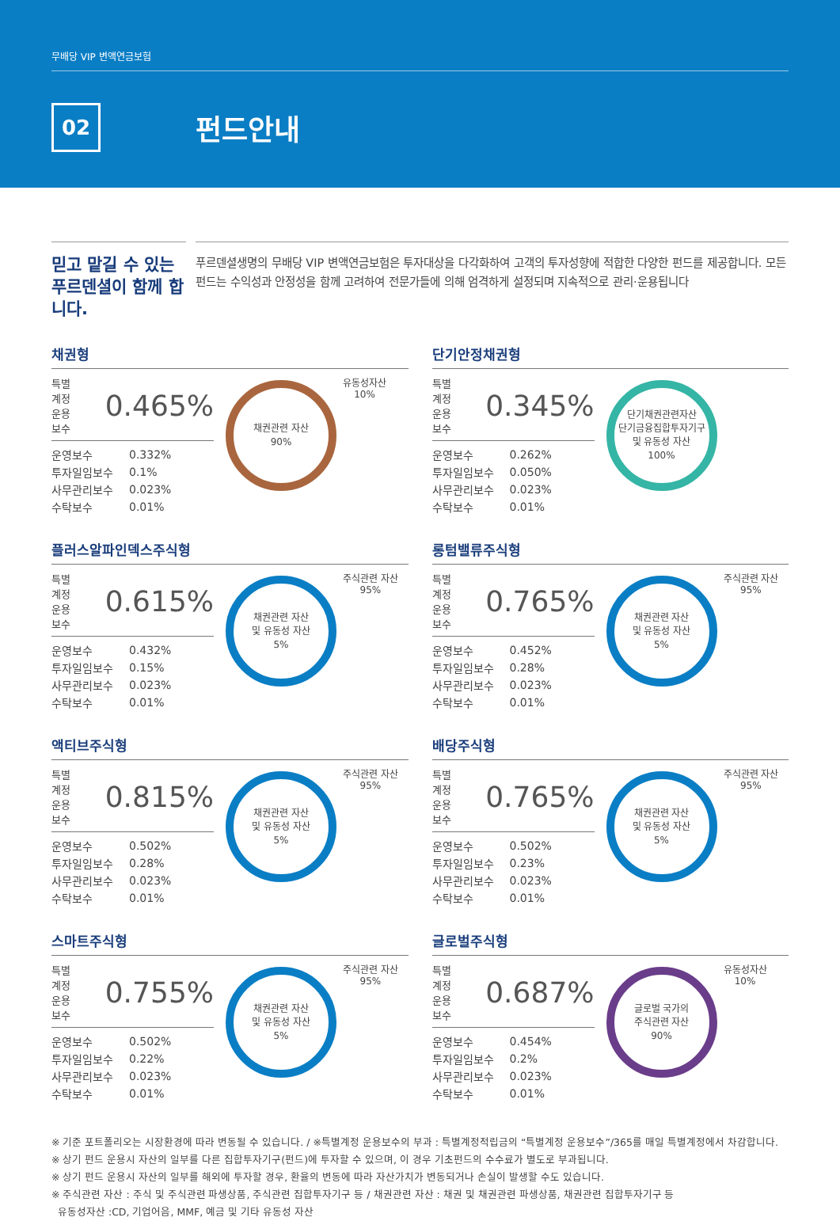무배당 VIP 변액연금보험
02
펀드안내
믿고 맡길 수 있는 푸르덴셜이 함께 합니다.
푸르덴셜생명의 무배당 VIP 변액연금보험은 투자대상을 다각화하여 고객의 투자성향에 적합한 다양한 펀드를 제공합니다. 모든 펀드는 수익성과 안정성을 함께 고려하여 전문가들에 의해 엄격하게 설정되며 지속적으로 관리·운용됩니다
채권형
특별계정
운용보수 0.465%
| 운영보수 | 0.332% |
| 투자일임보수 | 0.1% |
| 사무관리보수 | 0.023% |
| 수탁보수 | 0.01% |
채권관련 자산
90%
유동성자산
10%
단기안정채권형
특별계정
운용보수 0.345%
| 운영보수 | 0.262% |
| 투자일임보수 | 0.050% |
| 사무관리보수 | 0.023% |
| 수탁보수 | 0.01% |
단기채권관련자산
단기금융집합투자기구
및 유동성 자산
100%
플러스알파인덱스주식형
특별계정
운용보수 0.615%
| 운영보수 | 0.432% |
| 투자일임보수 | 0.15% |
| 사무관리보수 | 0.023% |
| 수탁보수 | 0.01% |
채권관련 자산
및 유동성 자산
5%
주식관련 자산
95%
롱텀밸류주식형
특별계정
운용보수 0.765%
| 운영보수 | 0.452% |
| 투자일임보수 | 0.28% |
| 사무관리보수 | 0.023% |
| 수탁보수 | 0.01% |
채권관련 자산
및 유동성 자산
5%
주식관련 자산
95%
액티브주식형
특별계정
운용보수 0.815%
| 운영보수 | 0.502% |
| 투자일임보수 | 0.28% |
| 사무관리보수 | 0.023% |
| 수탁보수 | 0.01% |
채권관련 자산
및 유동성 자산
5%
주식관련 자산
95%
배당주식형
특별계정
운용보수 0.765%
| 운영보수 | 0.502% |
| 투자일임보수 | 0.23% |
| 사무관리보수 | 0.023% |
| 수탁보수 | 0.01% |
채권관련 자산
및 유동성 자산
5%
주식관련 자산
95%
스마트주식형
특별계정
운용보수 0.755%
| 운영보수 | 0.502% |
| 투자일임보수 | 0.22% |
| 사무관리보수 | 0.023% |
| 수탁보수 | 0.01% |
채권관련 자산
및 유동성 자산
5%
주식관련 자산
95%
글로벌주식형
특별계정
운용보수 0.687%
| 운영보수 | 0.454% |
| 투자일임보수 | 0.2% |
| 사무관리보수 | 0.023% |
| 수탁보수 | 0.01% |
글로벌 국가의
주식관련 자산
90%
유동성자산
10%
※ 기준 포트폴리오는 시장환경에 따라 변동될 수 있습니다. / ※특별계정 운용보수의 부과 : 특별계정적립금의 “특별계정 운용보수”/365를 매일 특별계정에서 차감합니다.
※ 상기 펀드 운용시 자산의 일부를 다른 집합투자기구(펀드)에 투자할 수 있으며, 이 경우 기초펀드의 수수료가 별도로 부과됩니다.
※ 상기 펀드 운용시 자산의 일부를 해외에 투자할 경우, 환율의 변동에 따라 자산가치가 변동되거나 손실이 발생할 수도 있습니다.
※ 주식관련 자산 : 주식 및 주식관련 파생상품, 주식관련 집합투자기구 등 / 채권관련 자산 : 채권 및 채권관련 파생상품, 채권관련 집합투자기구 등
유동성자산 :CD, 기업어음, MMF, 예금 및 기타 유동성 자산